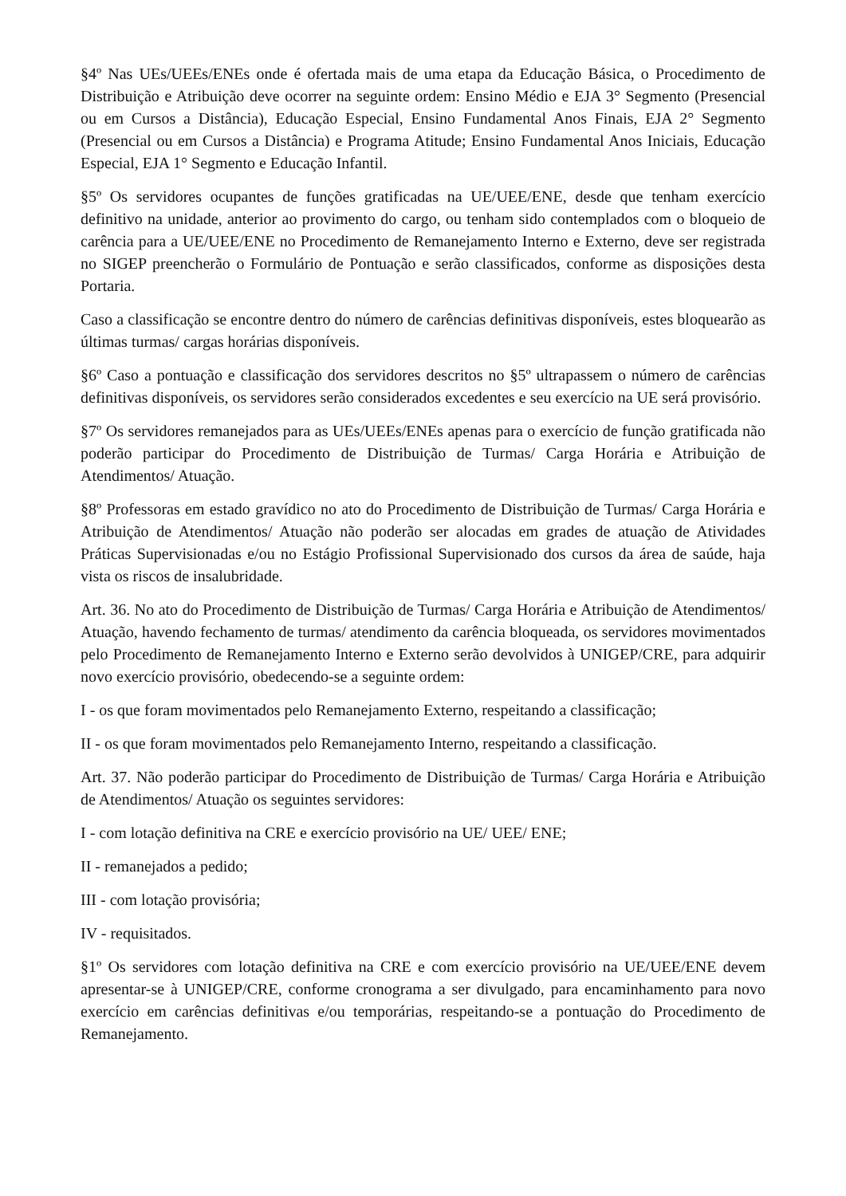§4º Nas UEs/UEEs/ENEs onde é ofertada mais de uma etapa da Educação Básica, o Procedimento de Distribuição e Atribuição deve ocorrer na seguinte ordem: Ensino Médio e EJA 3° Segmento (Presencial ou em Cursos a Distância), Educação Especial, Ensino Fundamental Anos Finais, EJA 2° Segmento (Presencial ou em Cursos a Distância) e Programa Atitude; Ensino Fundamental Anos Iniciais, Educação Especial, EJA 1° Segmento e Educação Infantil.
§5º Os servidores ocupantes de funções gratificadas na UE/UEE/ENE, desde que tenham exercício definitivo na unidade, anterior ao provimento do cargo, ou tenham sido contemplados com o bloqueio de carência para a UE/UEE/ENE no Procedimento de Remanejamento Interno e Externo, deve ser registrada no SIGEP preencherão o Formulário de Pontuação e serão classificados, conforme as disposições desta Portaria.
Caso a classificação se encontre dentro do número de carências definitivas disponíveis, estes bloquearão as últimas turmas/ cargas horárias disponíveis.
§6º Caso a pontuação e classificação dos servidores descritos no §5º ultrapassem o número de carências definitivas disponíveis, os servidores serão considerados excedentes e seu exercício na UE será provisório.
§7º Os servidores remanejados para as UEs/UEEs/ENEs apenas para o exercício de função gratificada não poderão participar do Procedimento de Distribuição de Turmas/ Carga Horária e Atribuição de Atendimentos/ Atuação.
§8º Professoras em estado gravídico no ato do Procedimento de Distribuição de Turmas/ Carga Horária e Atribuição de Atendimentos/ Atuação não poderão ser alocadas em grades de atuação de Atividades Práticas Supervisionadas e/ou no Estágio Profissional Supervisionado dos cursos da área de saúde, haja vista os riscos de insalubridade.
Art. 36. No ato do Procedimento de Distribuição de Turmas/ Carga Horária e Atribuição de Atendimentos/ Atuação, havendo fechamento de turmas/ atendimento da carência bloqueada, os servidores movimentados pelo Procedimento de Remanejamento Interno e Externo serão devolvidos à UNIGEP/CRE, para adquirir novo exercício provisório, obedecendo-se a seguinte ordem:
I - os que foram movimentados pelo Remanejamento Externo, respeitando a classificação;
II - os que foram movimentados pelo Remanejamento Interno, respeitando a classificação.
Art. 37. Não poderão participar do Procedimento de Distribuição de Turmas/ Carga Horária e Atribuição de Atendimentos/ Atuação os seguintes servidores:
I - com lotação definitiva na CRE e exercício provisório na UE/ UEE/ ENE;
II - remanejados a pedido;
III - com lotação provisória;
IV - requisitados.
§1º Os servidores com lotação definitiva na CRE e com exercício provisório na UE/UEE/ENE devem apresentar-se à UNIGEP/CRE, conforme cronograma a ser divulgado, para encaminhamento para novo exercício em carências definitivas e/ou temporárias, respeitando-se a pontuação do Procedimento de Remanejamento.